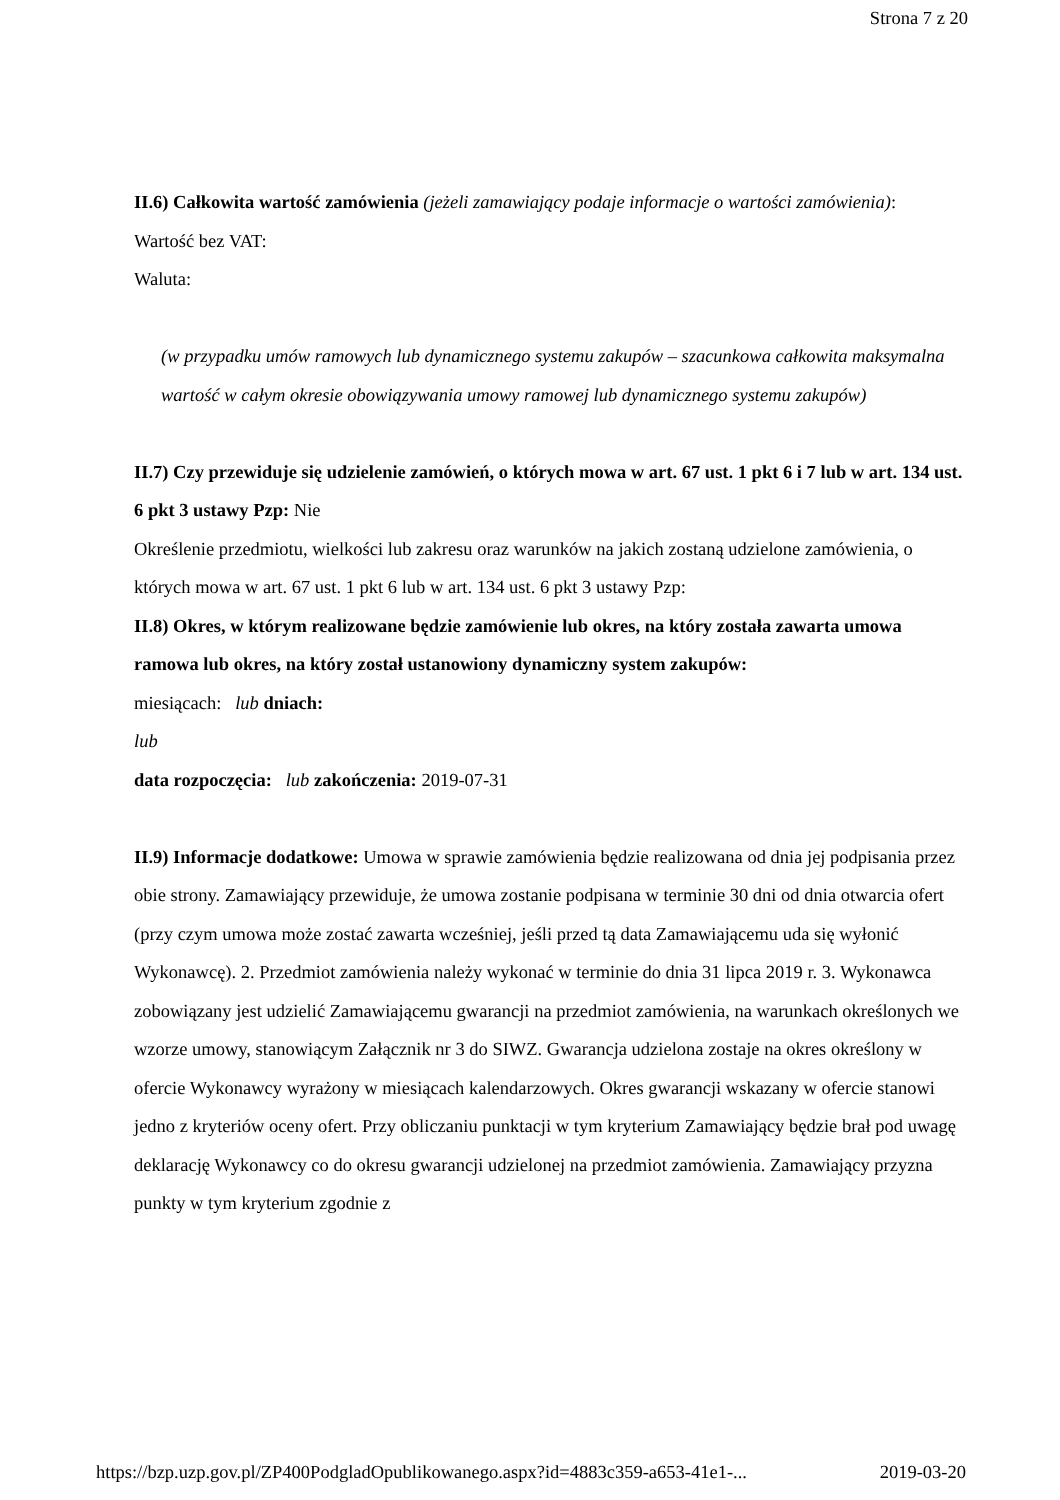Strona 7 z 20
II.6) Całkowita wartość zamówienia (jeżeli zamawiający podaje informacje o wartości zamówienia):
Wartość bez VAT:
Waluta:
(w przypadku umów ramowych lub dynamicznego systemu zakupów – szacunkowa całkowita maksymalna wartość w całym okresie obowiązywania umowy ramowej lub dynamicznego systemu zakupów)
II.7) Czy przewiduje się udzielenie zamówień, o których mowa w art. 67 ust. 1 pkt 6 i 7 lub w art. 134 ust. 6 pkt 3 ustawy Pzp: Nie
Określenie przedmiotu, wielkości lub zakresu oraz warunków na jakich zostaną udzielone zamówienia, o których mowa w art. 67 ust. 1 pkt 6 lub w art. 134 ust. 6 pkt 3 ustawy Pzp:
II.8) Okres, w którym realizowane będzie zamówienie lub okres, na który została zawarta umowa ramowa lub okres, na który został ustanowiony dynamiczny system zakupów:
miesiącach: lub dniach:
lub
data rozpoczęcia: lub zakończenia: 2019-07-31
II.9) Informacje dodatkowe: Umowa w sprawie zamówienia będzie realizowana od dnia jej podpisania przez obie strony. Zamawiający przewiduje, że umowa zostanie podpisana w terminie 30 dni od dnia otwarcia ofert (przy czym umowa może zostać zawarta wcześniej, jeśli przed tą data Zamawiającemu uda się wyłonić Wykonawcę). 2. Przedmiot zamówienia należy wykonać w terminie do dnia 31 lipca 2019 r. 3. Wykonawca zobowiązany jest udzielić Zamawiającemu gwarancji na przedmiot zamówienia, na warunkach określonych we wzorze umowy, stanowiącym Załącznik nr 3 do SIWZ. Gwarancja udzielona zostaje na okres określony w ofercie Wykonawcy wyrażony w miesiącach kalendarzowych. Okres gwarancji wskazany w ofercie stanowi jedno z kryteriów oceny ofert. Przy obliczaniu punktacji w tym kryterium Zamawiający będzie brał pod uwagę deklarację Wykonawcy co do okresu gwarancji udzielonej na przedmiot zamówienia. Zamawiający przyzna punkty w tym kryterium zgodnie z
https://bzp.uzp.gov.pl/ZP400PodgladOpublikowanego.aspx?id=4883c359-a653-41e1-... 2019-03-20